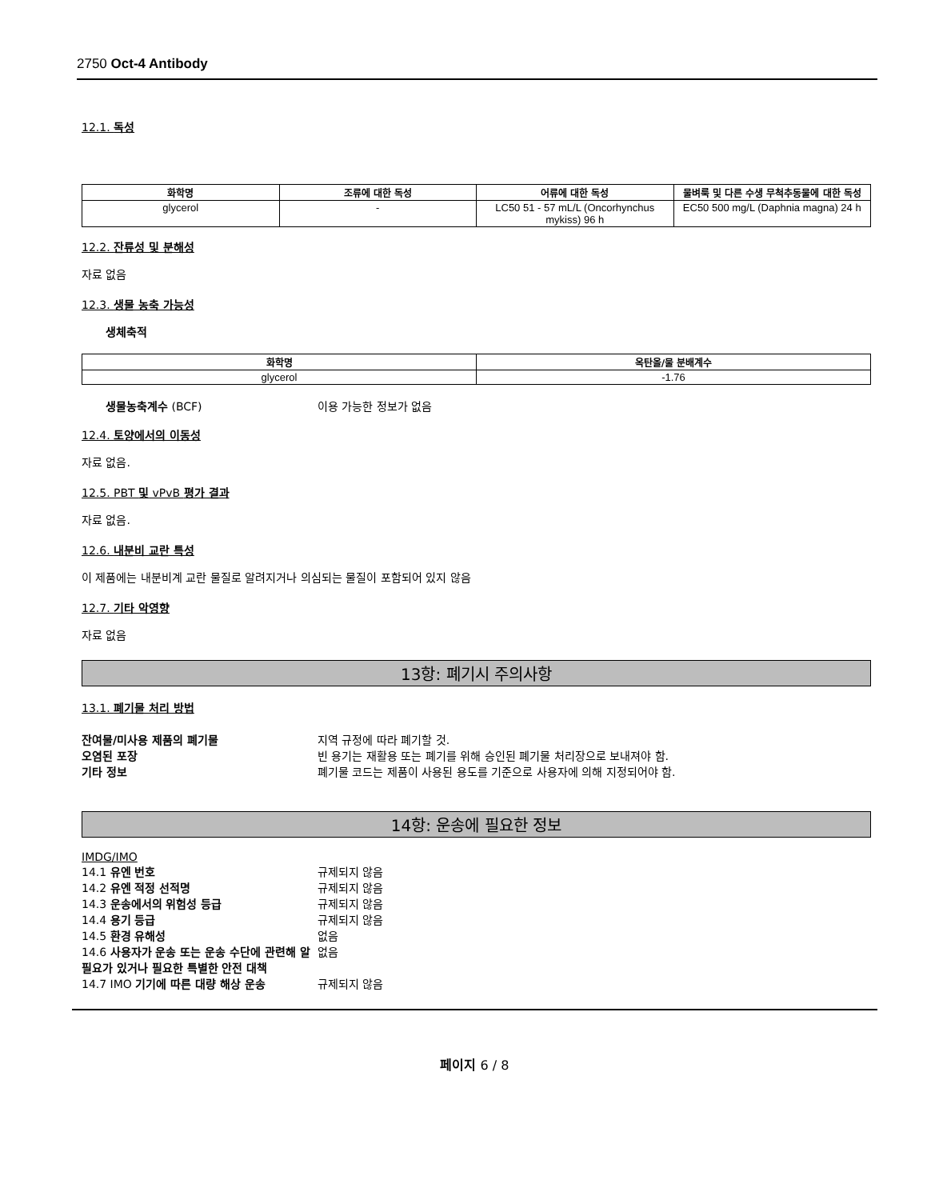2750 Oct-4 Antibody
12.1. 독성
| 화학명 | 조류에 대한 독성 | 어류에 대한 독성 | 물벼룩 및 다른 수생 무척추동물에 대한 독성 |
| --- | --- | --- | --- |
| glycerol | - | LC50 51 - 57 mL/L (Oncorhynchus mykiss) 96 h | EC50 500 mg/L (Daphnia magna) 24 h |
12.2. 잔류성 및 분해성
자료 없음
12.3. 생물 농축 가능성
생체축적
| 화학명 | 옥탄올/물 분배계수 |
| --- | --- |
| glycerol | -1.76 |
생물농축계수 (BCF) 이용 가능한 정보가 없음
12.4. 토양에서의 이동성
자료 없음.
12.5. PBT 및 vPvB 평가 결과
자료 없음.
12.6. 내분비 교란 특성
이 제품에는 내분비계 교란 물질로 알려지거나 의심되는 물질이 포함되어 있지 않음
12.7. 기타 악영향
자료 없음
13항: 폐기시 주의사항
13.1. 폐기물 처리 방법
잔여물/미사용 제품의 폐기물 지역 규정에 따라 폐기할 것.
오염된 포장 빈 용기는 재활용 또는 폐기를 위해 승인된 폐기물 처리장으로 보내져야 함.
기타 정보 폐기물 코드는 제품이 사용된 용도를 기준으로 사용자에 의해 지정되어야 함.
14항: 운송에 필요한 정보
IMDG/IMO
14.1 유엔 번호 규제되지 않음
14.2 유엔 적정 선적명 규제되지 않음
14.3 운송에서의 위험성 등급 규제되지 않음
14.4 용기 등급 규제되지 않음
14.5 환경 유해성 없음
14.6 사용자가 운송 또는 운송 수단에 관련해 알 필요가 있거나 필요한 특별한 안전 대책 없음
14.7 IMO 기기에 따른 대량 해상 운송 규제되지 않음
페이지 6 / 8